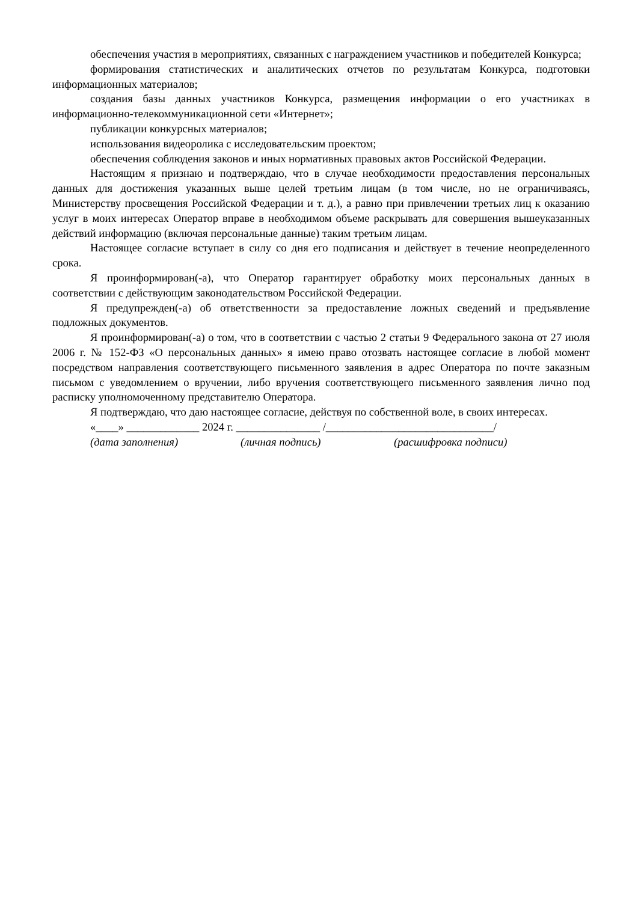обеспечения участия в мероприятиях, связанных с награждением участников и победителей Конкурса;
формирования статистических и аналитических отчетов по результатам Конкурса, подготовки информационных материалов;
создания базы данных участников Конкурса, размещения информации о его участниках в информационно-телекоммуникационной сети «Интернет»;
публикации конкурсных материалов;
использования видеоролика с исследовательским проектом;
обеспечения соблюдения законов и иных нормативных правовых актов Российской Федерации.
Настоящим я признаю и подтверждаю, что в случае необходимости предоставления персональных данных для достижения указанных выше целей третьим лицам (в том числе, но не ограничиваясь, Министерству просвещения Российской Федерации и т. д.), а равно при привлечении третьих лиц к оказанию услуг в моих интересах Оператор вправе в необходимом объеме раскрывать для совершения вышеуказанных действий информацию (включая персональные данные) таким третьим лицам.
Настоящее согласие вступает в силу со дня его подписания и действует в течение неопределенного срока.
Я проинформирован(-а), что Оператор гарантирует обработку моих персональных данных в соответствии с действующим законодательством Российской Федерации.
Я предупрежден(-а) об ответственности за предоставление ложных сведений и предъявление подложных документов.
Я проинформирован(-а) о том, что в соответствии с частью 2 статьи 9 Федерального закона от 27 июля 2006 г. № 152-ФЗ «О персональных данных» я имею право отозвать настоящее согласие в любой момент посредством направления соответствующего письменного заявления в адрес Оператора по почте заказным письмом с уведомлением о вручении, либо вручения соответствующего письменного заявления лично под расписку уполномоченному представителю Оператора.
Я подтверждаю, что даю настоящее согласие, действуя по собственной воле, в своих интересах.
«____» _____________ 2024 г. _______________ /______________________________/
(дата заполнения) (личная подпись) (расшифровка подписи)